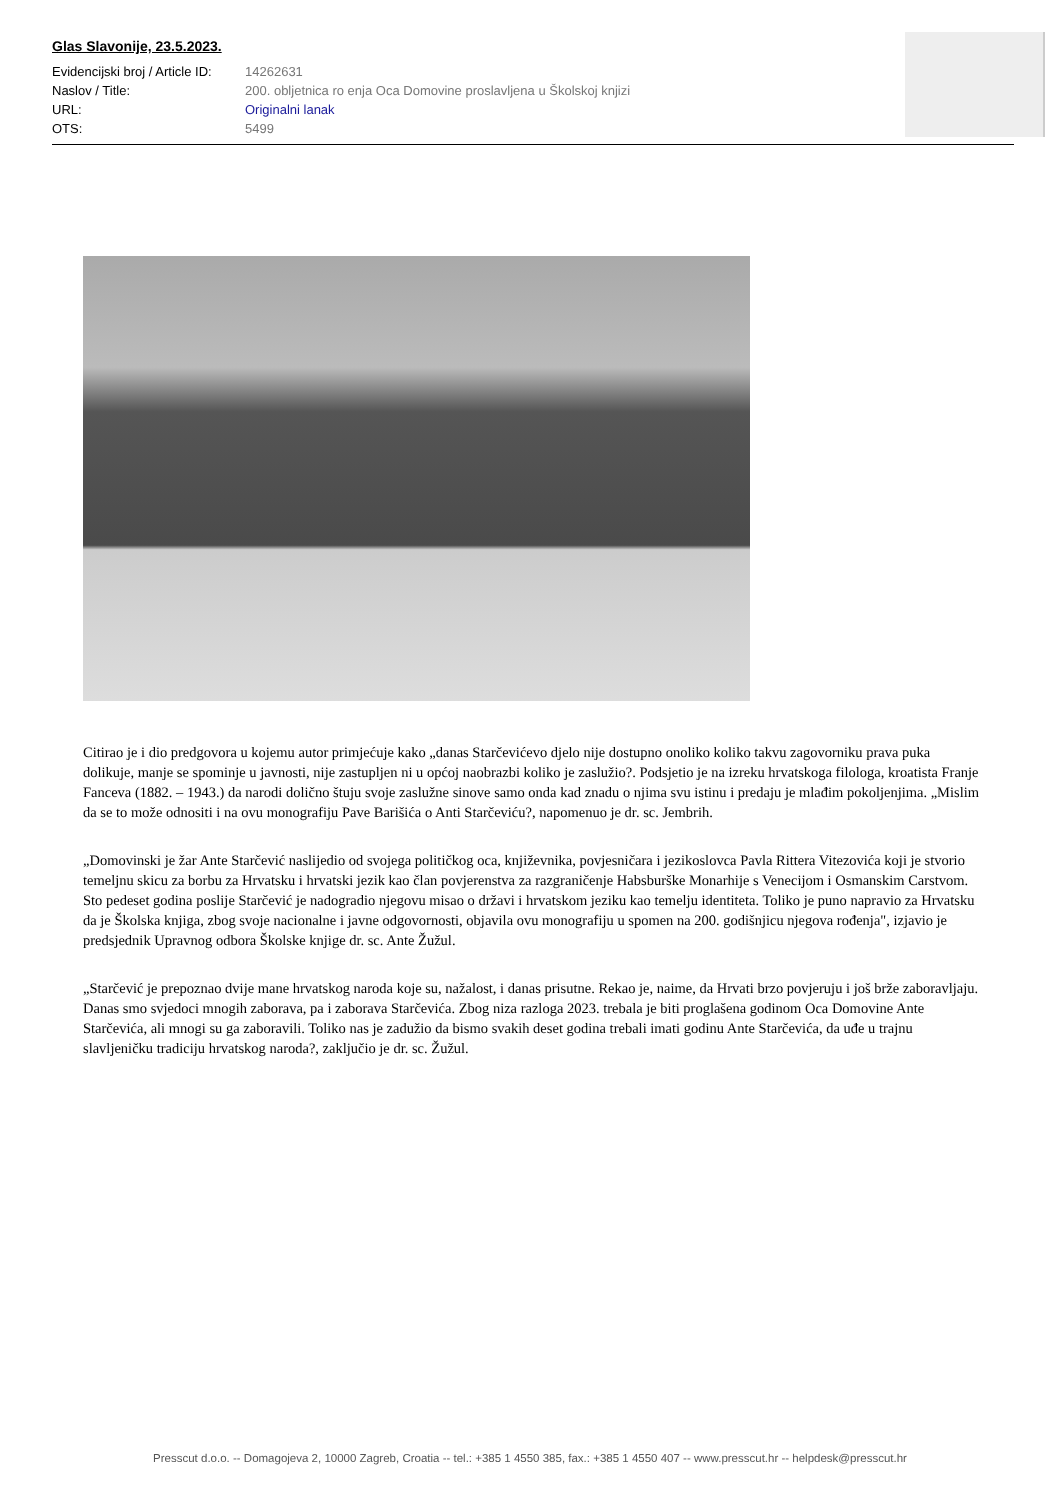Glas Slavonije, 23.5.2023.
| Evidencijski broj / Article ID: | 14262631 |
| Naslov / Title: | 200. obljetnica ro enja Oca Domovine proslavljena u Školskoj knjizi |
| URL: | Originalni lanak |
| OTS: | 5499 |
Citirao je i dio predgovora u kojemu autor primjećuje kako „danas Starčevićevo djelo nije dostupno onoliko koliko takvu zagovorniku prava puka dolikuje, manje se spominje u javnosti, nije zastupljen ni u općoj naobrazbi koliko je zaslužio?. Podsjetio je na izreku hrvatskoga filologa, kroatista Franje Fanceva (1882. – 1943.) da narodi dolično štuju svoje zaslužne sinove samo onda kad znadu o njima svu istinu i predaju je mlađim pokoljenjima. „Mislim da se to može odnositi i na ovu monografiju Pave Barišića o Anti Starčeviću?, napomenuo je dr. sc. Jembrih.
„Domovinski je žar Ante Starčević naslijedio od svojega političkog oca, književnika, povjesničara i jezikoslovca Pavla Rittera Vitezovića koji je stvorio temeljnu skicu za borbu za Hrvatsku i hrvatski jezik kao član povjerenstva za razgraničenje Habsburške Monarhije s Venecijom i Osmanskim Carstvom. Sto pedeset godina poslije Starčević je nadogradio njegovu misao o državi i hrvatskom jeziku kao temelju identiteta. Toliko je puno napravio za Hrvatsku da je Školska knjiga, zbog svoje nacionalne i javne odgovornosti, objavila ovu monografiju u spomen na 200. godišnjicu njegova rođenja", izjavio je predsjednik Upravnog odbora Školske knjige dr. sc. Ante Žužul.
„Starčević je prepoznao dvije mane hrvatskog naroda koje su, nažalost, i danas prisutne. Rekao je, naime, da Hrvati brzo povjeruju i još brže zaboravljaju. Danas smo svjedoci mnogih zaborava, pa i zaborava Starčevića. Zbog niza razloga 2023. trebala je biti proglašena godinom Oca Domovine Ante Starčevića, ali mnogi su ga zaboravili. Toliko nas je zadužio da bismo svakih deset godina trebali imati godinu Ante Starčevića, da uđe u trajnu slavljeničku tradiciju hrvatskog naroda?, zaključio je dr. sc. Žužul.
Presscut d.o.o. -- Domagojeva 2, 10000 Zagreb, Croatia -- tel.: +385 1 4550 385, fax.: +385 1 4550 407 -- www.presscut.hr -- helpdesk@presscut.hr